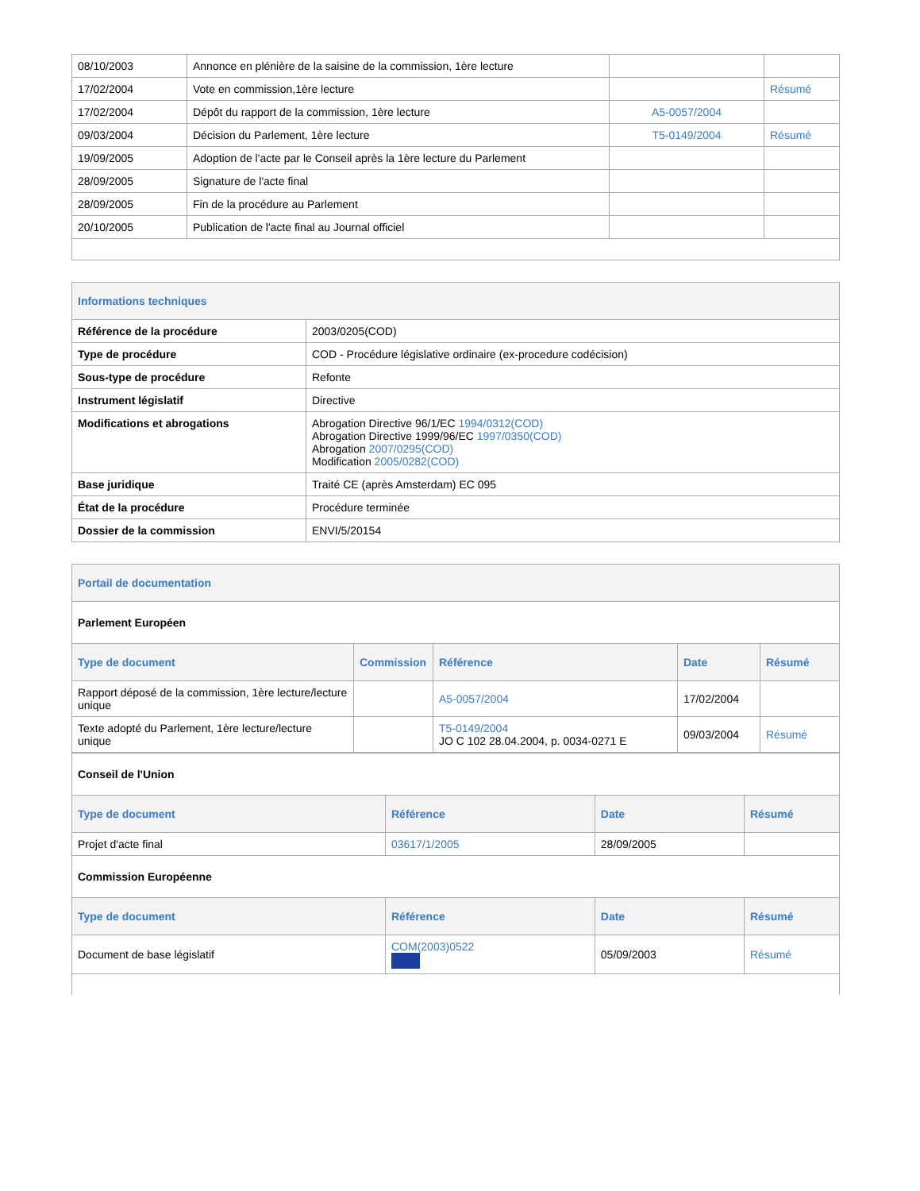| 08/10/2003 | Annonce en plénière de la saisine de la commission, 1ère lecture | | |
| 17/02/2004 | Vote en commission,1ère lecture | | Résumé |
| 17/02/2004 | Dépôt du rapport de la commission, 1ère lecture | A5-0057/2004 | |
| 09/03/2004 | Décision du Parlement, 1ère lecture | T5-0149/2004 | Résumé |
| 19/09/2005 | Adoption de l'acte par le Conseil après la 1ère lecture du Parlement | | |
| 28/09/2005 | Signature de l'acte final | | |
| 28/09/2005 | Fin de la procédure au Parlement | | |
| 20/10/2005 | Publication de l'acte final au Journal officiel | | |
| Informations techniques | |
| --- | --- |
| Référence de la procédure | 2003/0205(COD) |
| Type de procédure | COD - Procédure législative ordinaire (ex-procedure codécision) |
| Sous-type de procédure | Refonte |
| Instrument législatif | Directive |
| Modifications et abrogations | Abrogation Directive 96/1/EC 1994/0312(COD) Abrogation Directive 1999/96/EC 1997/0350(COD) Abrogation 2007/0295(COD) Modification 2005/0282(COD) |
| Base juridique | Traité CE (après Amsterdam) EC 095 |
| État de la procédure | Procédure terminée |
| Dossier de la commission | ENVI/5/20154 |
| Portail de documentation | | | | |
| --- | --- | --- | --- | --- |
| Parlement Européen | | | | |
| Type de document | Commission | Référence | Date | Résumé |
| Rapport déposé de la commission, 1ère lecture/lecture unique | | A5-0057/2004 | 17/02/2004 | |
| Texte adopté du Parlement, 1ère lecture/lecture unique | | T5-0149/2004 JO C 102 28.04.2004, p. 0034-0271 E | 09/03/2004 | Résumé |
| Conseil de l'Union | | | |
| Type de document | Référence | Date | Résumé |
| Projet d'acte final | 03617/1/2005 | 28/09/2005 | |
| Commission Européenne | | | |
| Type de document | Référence | Date | Résumé |
| Document de base législatif | COM(2003)0522 | 05/09/2003 | Résumé |